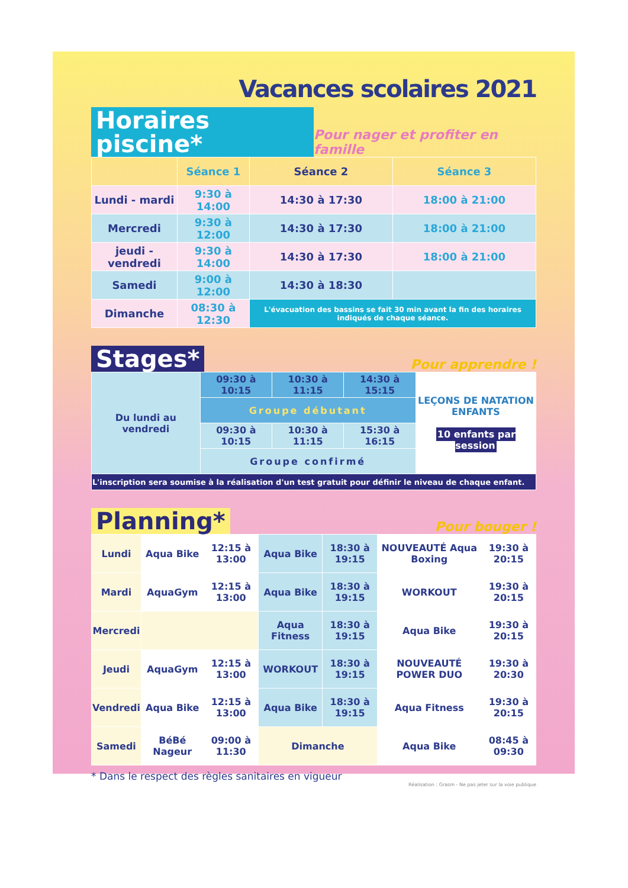Vacances scolaires 2021
Horaires piscine* Pour nager et profiter en famille
| | Séance 1 | Séance 2 | Séance 3 |
| --- | --- | --- | --- |
| Lundi - mardi | 9:30 à 14:00 | 14:30 à 17:30 | 18:00 à 21:00 |
| Mercredi | 9:30 à 12:00 | 14:30 à 17:30 | 18:00 à 21:00 |
| jeudi - vendredi | 9:30 à 14:00 | 14:30 à 17:30 | 18:00 à 21:00 |
| Samedi | 9:00 à 12:00 | 14:30 à 18:30 | |
| Dimanche | 08:30 à 12:30 | L'évacuation des bassins se fait 30 min avant la fin des horaires indiqués de chaque séance. | |
Stages* Pour apprendre !
| Du lundi au vendredi | 09:30 à 10:15 | 10:30 à 11:15 | 14:30 à 15:15 | LEÇONS DE NATATION ENFANTS 10 enfants par session |
| | Groupe débutant | | | |
| | 09:30 à 10:15 | 10:30 à 11:15 | 15:30 à 16:15 | |
| | Groupe confirmé | | | |
| L'inscription sera soumise à la réalisation d'un test gratuit pour définir le niveau de chaque enfant. | | | | |
Planning* Pour bouger !
| Lundi | Aqua Bike | 12:15 à 13:00 | Aqua Bike | 18:30 à 19:15 | NOUVEAUTÉ Aqua Boxing | 19:30 à 20:15 |
| Mardi | AquaGym | 12:15 à 13:00 | Aqua Bike | 18:30 à 19:15 | WORKOUT | 19:30 à 20:15 |
| Mercredi | | | Aqua Fitness | 18:30 à 19:15 | Aqua Bike | 19:30 à 20:15 |
| Jeudi | AquaGym | 12:15 à 13:00 | WORKOUT | 18:30 à 19:15 | NOUVEAUTÉ POWER DUO | 19:30 à 20:30 |
| Vendredi | Aqua Bike | 12:15 à 13:00 | Aqua Bike | 18:30 à 19:15 | Aqua Fitness | 19:30 à 20:15 |
| Samedi | BéBé Nageur | 09:00 à 11:30 | Dimanche | | Aqua Bike | 08:45 à 09:30 |
* Dans le respect des règles sanitaires en vigueur
Réalisation : Grasm - Ne pas jeter sur la voie publique